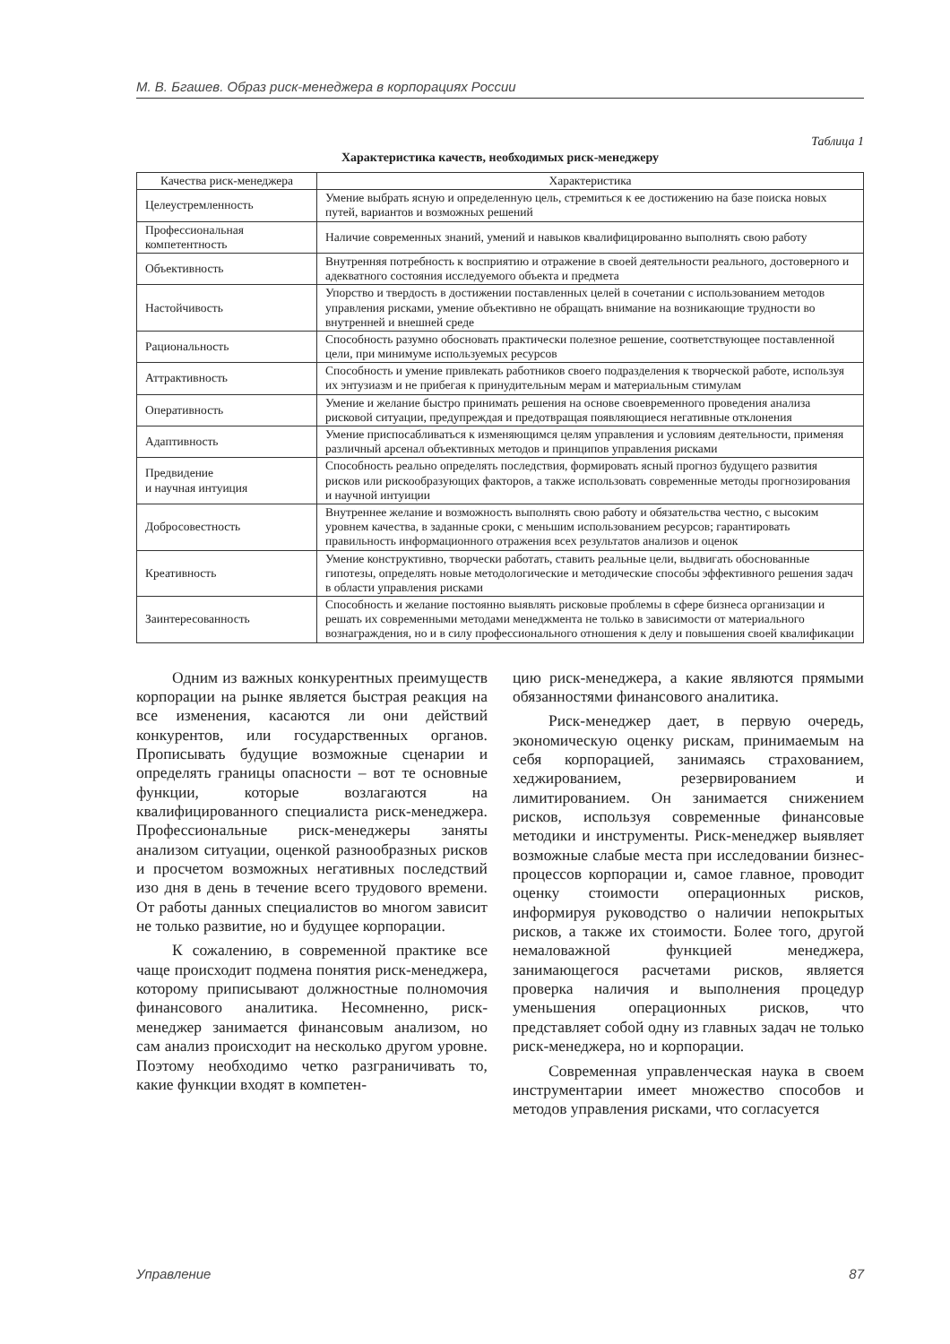М. В. Бгашев. Образ риск-менеджера в корпорациях России
Таблица 1
Характеристика качеств, необходимых риск-менеджеру
| Качества риск-менеджера | Характеристика |
| --- | --- |
| Целеустремленность | Умение выбрать ясную и определенную цель, стремиться к ее достижению на базе поиска новых путей, вариантов и возможных решений |
| Профессиональная компетентность | Наличие современных знаний, умений и навыков квалифицированно выполнять свою работу |
| Объективность | Внутренняя потребность к восприятию и отражение в своей деятельности реального, достоверного и адекватного состояния исследуемого объекта и предмета |
| Настойчивость | Упорство и твердость в достижении поставленных целей в сочетании с использованием методов управления рисками, умение объективно не обращать внимание на возникающие трудности во внутренней и внешней среде |
| Рациональность | Способность разумно обосновать практически полезное решение, соответствующее поставленной цели, при минимуме используемых ресурсов |
| Аттрактивность | Способность и умение привлекать работников своего подразделения к творческой работе, используя их энтузиазм и не прибегая к принудительным мерам и материальным стимулам |
| Оперативность | Умение и желание быстро принимать решения на основе своевременного проведения анализа рисковой ситуации, предупреждая и предотвращая появляющиеся негативные отклонения |
| Адаптивность | Умение приспосабливаться к изменяющимся целям управления и условиям деятельности, применяя различный арсенал объективных методов и принципов управления рисками |
| Предвидение и научная интуиция | Способность реально определять последствия, формировать ясный прогноз будущего развития рисков или рискообразующих факторов, а также использовать современные методы прогнозирования и научной интуиции |
| Добросовестность | Внутреннее желание и возможность выполнять свою работу и обязательства честно, с высоким уровнем качества, в заданные сроки, с меньшим использованием ресурсов; гарантировать правильность информационного отражения всех результатов анализов и оценок |
| Креативность | Умение конструктивно, творчески работать, ставить реальные цели, выдвигать обоснованные гипотезы, определять новые методологические и методические способы эффективного решения задач в области управления рисками |
| Заинтересованность | Способность и желание постоянно выявлять рисковые проблемы в сфере бизнеса организации и решать их современными методами менеджмента не только в зависимости от материального вознаграждения, но и в силу профессионального отношения к делу и повышения своей квалификации |
Одним из важных конкурентных преимуществ корпорации на рынке является быстрая реакция на все изменения, касаются ли они действий конкурентов, или государственных органов. Прописывать будущие возможные сценарии и определять границы опасности – вот те основные функции, которые возлагаются на квалифицированного специалиста риск-менеджера. Профессиональные риск-менеджеры заняты анализом ситуации, оценкой разнообразных рисков и просчетом возможных негативных последствий изо дня в день в течение всего трудового времени. От работы данных специалистов во многом зависит не только развитие, но и будущее корпорации.
К сожалению, в современной практике все чаще происходит подмена понятия риск-менеджера, которому приписывают должностные полномочия финансового аналитика. Несомненно, риск-менеджер занимается финансовым анализом, но сам анализ происходит на несколько другом уровне. Поэтому необходимо четко разграничивать то, какие функции входят в компетен-
цию риск-менеджера, а какие являются прямыми обязанностями финансового аналитика.
Риск-менеджер дает, в первую очередь, экономическую оценку рискам, принимаемым на себя корпорацией, занимаясь страхованием, хеджированием, резервированием и лимитированием. Он занимается снижением рисков, используя современные финансовые методики и инструменты. Риск-менеджер выявляет возможные слабые места при исследовании бизнес-процессов корпорации и, самое главное, проводит оценку стоимости операционных рисков, информируя руководство о наличии непокрытых рисков, а также их стоимости. Более того, другой немаловажной функцией менеджера, занимающегося расчетами рисков, является проверка наличия и выполнения процедур уменьшения операционных рисков, что представляет собой одну из главных задач не только риск-менеджера, но и корпорации.
Современная управленческая наука в своем инструментарии имеет множество способов и методов управления рисками, что согласуется
Управление 87